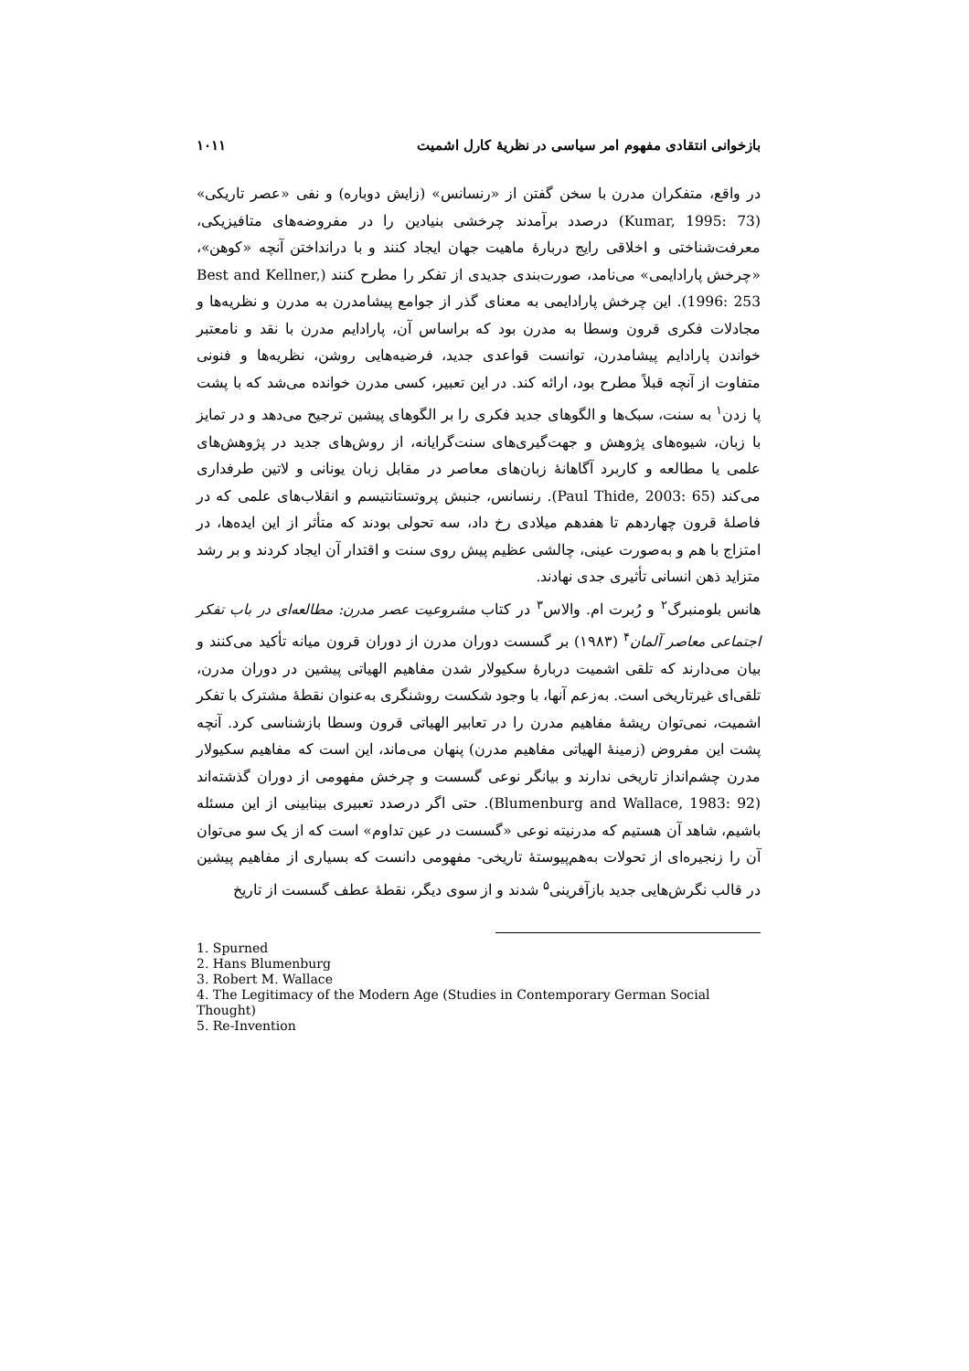بازخوانی انتقادی مفهوم امر سیاسی در نظریهٔ کارل اشمیت ۱۰۱۱
در واقع، متفکران مدرن با سخن گفتن از «رنسانس» (زایش دوباره) و نفی «عصر تاریکی» (Kumar, 1995: 73) درصدد برآمدند چرخشی بنیادین را در مفروضه‌های متافیزیکی، معرفت‌شناختی و اخلاقی رایج دربارهٔ ماهیت جهان ایجاد کنند و با درانداختن آنچه «کوهن»، «چرخش پارادایمی» می‌نامد، صورت‌بندی جدیدی از تفکر را مطرح کنند (Best and Kellner, 1996: 253). این چرخش پارادایمی به معنای گذر از جوامع پیشامدرن به مدرن و نظریه‌ها و مجادلات فکری قرون وسطا به مدرن بود که براساس آن، پارادایم مدرن با نقد و نامعتبر خواندن پارادایم پیشامدرن، توانست قواعدی جدید، فرضیه‌هایی روشن، نظریه‌ها و فنونی متفاوت از آنچه قبلاً مطرح بود، ارائه کند. در این تعبیر، کسی مدرن خوانده می‌شد که با پشت پا زدن<sup>۱</sup> به سنت، سبک‌ها و الگوهای جدید فکری را بر الگوهای پیشین ترجیح می‌دهد و در تمایز با زبان، شیوه‌های پژوهش و جهت‌گیری‌های سنت‌گرایانه، از روش‌های جدید در پژوهش‌های علمی یا مطالعه و کاربرد آگاهانهٔ زبان‌های معاصر در مقابل زبان یونانی و لاتین طرفداری می‌کند (Paul Thide, 2003: 65). رنسانس، جنبش پروتستانتیسم و انقلاب‌های علمی که در فاصلهٔ قرون چهاردهم تا هفدهم میلادی رخ داد، سه تحولی بودند که متأثر از این ایده‌ها، در امتزاج با هم و به‌صورت عینی، چالشی عظیم پیش روی سنت و اقتدار آن ایجاد کردند و بر رشد متزاید ذهن انسانی تأثیری جدی نهادند.
هانس بلومنبرگ<sup>۲</sup> و رُبرت ام. والاس<sup>۳</sup> در کتاب مشروعیت عصر مدرن: مطالعه‌ای در باب تفکر اجتماعی معاصر آلمان<sup>۴</sup> (۱۹۸۳) بر گسست دوران مدرن از دوران قرون میانه تأکید می‌کنند و بیان می‌دارند که تلقی اشمیت دربارهٔ سکیولار شدن مفاهیم الهیاتی پیشین در دوران مدرن، تلقی‌ای غیرتاریخی است. به‌زعم آنها، با وجود شکست روشنگری به‌عنوان نقطهٔ مشترک با تفکر اشمیت، نمی‌توان ریشهٔ مفاهیم مدرن را در تعابیر الهیاتی قرون وسطا بازشناسی کرد. آنچه پشت این مفروض (زمینهٔ الهیاتی مفاهیم مدرن) پنهان می‌ماند، این است که مفاهیم سکیولار مدرن چشم‌انداز تاریخی ندارند و بیانگر نوعی گسست و چرخش مفهومی از دوران گذشته‌اند (Blumenburg and Wallace, 1983: 92). حتی اگر درصدد تعبیری بینابینی از این مسئله باشیم، شاهد آن هستیم که مدرنیته نوعی «گسست در عین تداوم» است که از یک سو می‌توان آن را زنجیره‌ای از تحولات به‌هم‌پیوستهٔ تاریخی- مفهومی دانست که بسیاری از مفاهیم پیشین در قالب نگرش‌هایی جدید بازآفرینی<sup>۵</sup> شدند و از سوی دیگر، نقطهٔ عطف گسست از تاریخ
1. Spurned
2. Hans Blumenburg
3. Robert M. Wallace
4. The Legitimacy of the Modern Age (Studies in Contemporary German Social Thought)
5. Re-Invention